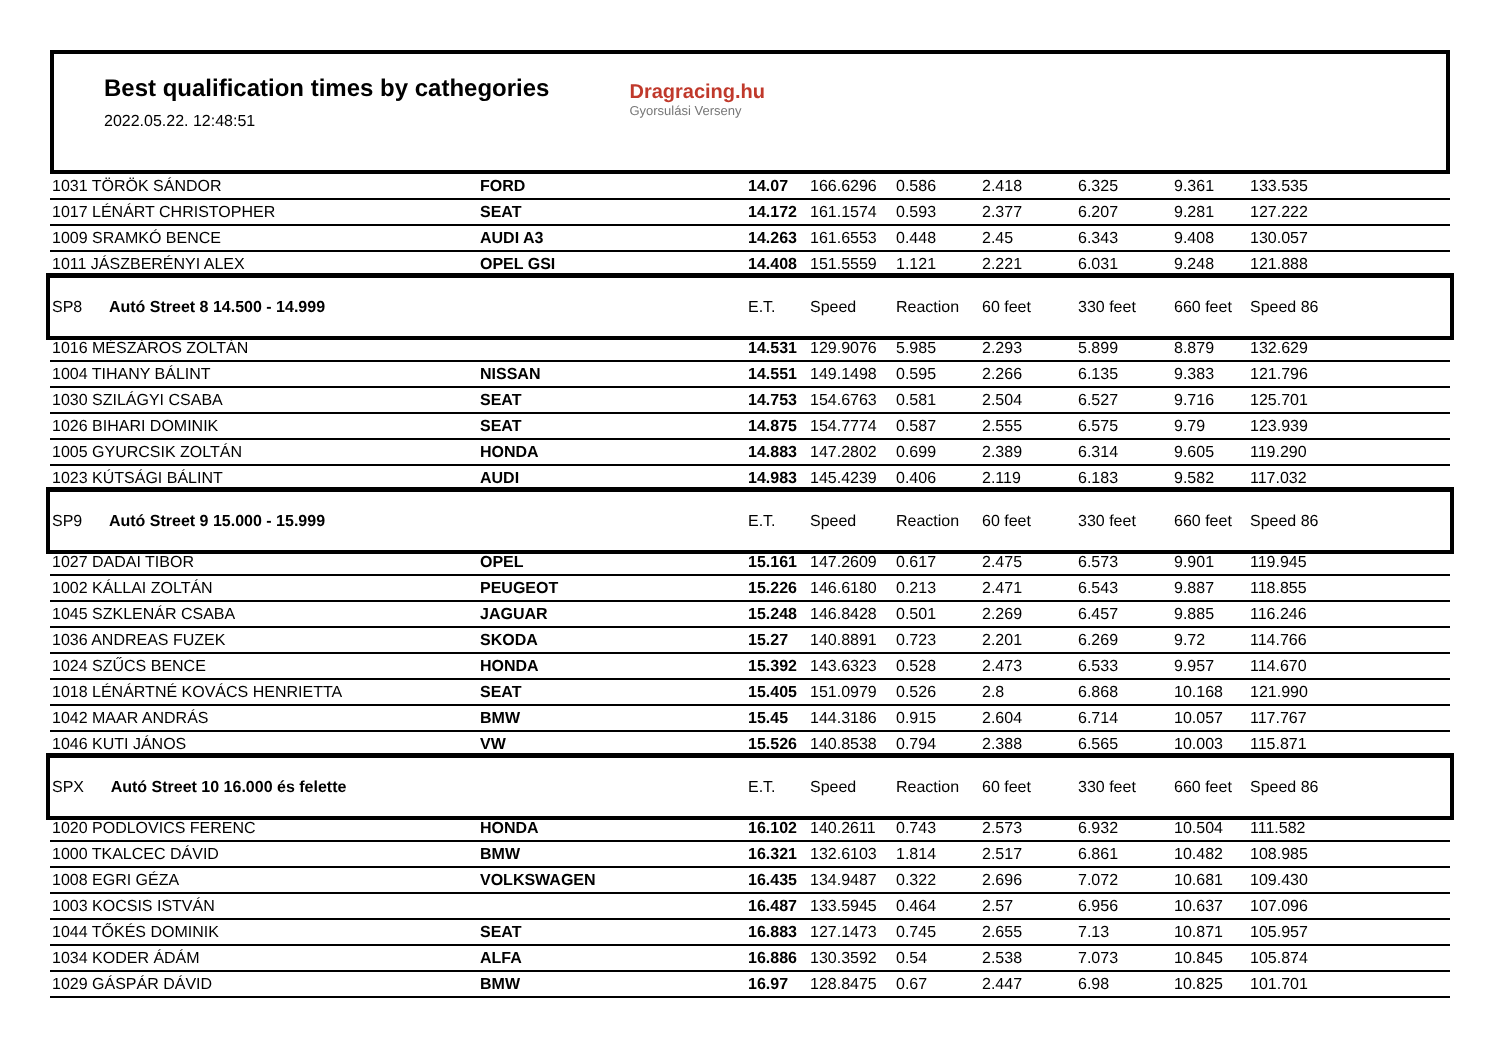Best qualification times by cathegories
2022.05.22. 12:48:51
Dragracing.hu
Gyorsulási Verseny
| 1031 TÖRÖK SÁNDOR | FORD | 14.07 | 166.6296 | 0.586 | 2.418 | 6.325 | 9.361 | 133.535 |
| 1017 LÉNÁRT CHRISTOPHER | SEAT | 14.172 | 161.1574 | 0.593 | 2.377 | 6.207 | 9.281 | 127.222 |
| 1009 SRAMKÓ BENCE | AUDI A3 | 14.263 | 161.6553 | 0.448 | 2.45 | 6.343 | 9.408 | 130.057 |
| 1011 JÁSZBERÉNYI ALEX | OPEL GSI | 14.408 | 151.5559 | 1.121 | 2.221 | 6.031 | 9.248 | 121.888 |
| SP8 Autó Street 8 14.500 - 14.999 | | E.T. | Speed | Reaction | 60 feet | 330 feet | 660 feet | Speed 86 |
| 1016 MÉSZÁROS ZOLTÁN | | 14.531 | 129.9076 | 5.985 | 2.293 | 5.899 | 8.879 | 132.629 |
| 1004 TIHANY BÁLINT | NISSAN | 14.551 | 149.1498 | 0.595 | 2.266 | 6.135 | 9.383 | 121.796 |
| 1030 SZILÁGYI CSABA | SEAT | 14.753 | 154.6763 | 0.581 | 2.504 | 6.527 | 9.716 | 125.701 |
| 1026 BIHARI DOMINIK | SEAT | 14.875 | 154.7774 | 0.587 | 2.555 | 6.575 | 9.79 | 123.939 |
| 1005 GYURCSIK ZOLTÁN | HONDA | 14.883 | 147.2802 | 0.699 | 2.389 | 6.314 | 9.605 | 119.290 |
| 1023 KÚTSÁGI BÁLINT | AUDI | 14.983 | 145.4239 | 0.406 | 2.119 | 6.183 | 9.582 | 117.032 |
| SP9 Autó Street 9 15.000 - 15.999 | | E.T. | Speed | Reaction | 60 feet | 330 feet | 660 feet | Speed 86 |
| 1027 DADAI TIBOR | OPEL | 15.161 | 147.2609 | 0.617 | 2.475 | 6.573 | 9.901 | 119.945 |
| 1002 KÁLLAI ZOLTÁN | PEUGEOT | 15.226 | 146.6180 | 0.213 | 2.471 | 6.543 | 9.887 | 118.855 |
| 1045 SZKLENÁR CSABA | JAGUAR | 15.248 | 146.8428 | 0.501 | 2.269 | 6.457 | 9.885 | 116.246 |
| 1036 ANDREAS FUZEK | SKODA | 15.27 | 140.8891 | 0.723 | 2.201 | 6.269 | 9.72 | 114.766 |
| 1024 SZŰCS BENCE | HONDA | 15.392 | 143.6323 | 0.528 | 2.473 | 6.533 | 9.957 | 114.670 |
| 1018 LÉNÁRTNÉ KOVÁCS HENRIETTA | SEAT | 15.405 | 151.0979 | 0.526 | 2.8 | 6.868 | 10.168 | 121.990 |
| 1042 MAAR ANDRÁS | BMW | 15.45 | 144.3186 | 0.915 | 2.604 | 6.714 | 10.057 | 117.767 |
| 1046 KUTI JÁNOS | VW | 15.526 | 140.8538 | 0.794 | 2.388 | 6.565 | 10.003 | 115.871 |
| SPX Autó Street 10 16.000 és felette | | E.T. | Speed | Reaction | 60 feet | 330 feet | 660 feet | Speed 86 |
| 1020 PODLOVICS FERENC | HONDA | 16.102 | 140.2611 | 0.743 | 2.573 | 6.932 | 10.504 | 111.582 |
| 1000 TKALCEC DÁVID | BMW | 16.321 | 132.6103 | 1.814 | 2.517 | 6.861 | 10.482 | 108.985 |
| 1008 EGRI GÉZA | VOLKSWAGEN | 16.435 | 134.9487 | 0.322 | 2.696 | 7.072 | 10.681 | 109.430 |
| 1003 KOCSIS ISTVÁN | | 16.487 | 133.5945 | 0.464 | 2.57 | 6.956 | 10.637 | 107.096 |
| 1044 TŐKÉS DOMINIK | SEAT | 16.883 | 127.1473 | 0.745 | 2.655 | 7.13 | 10.871 | 105.957 |
| 1034 KODER ÁDÁM | ALFA | 16.886 | 130.3592 | 0.54 | 2.538 | 7.073 | 10.845 | 105.874 |
| 1029 GÁSPÁR DÁVID | BMW | 16.97 | 128.8475 | 0.67 | 2.447 | 6.98 | 10.825 | 101.701 |